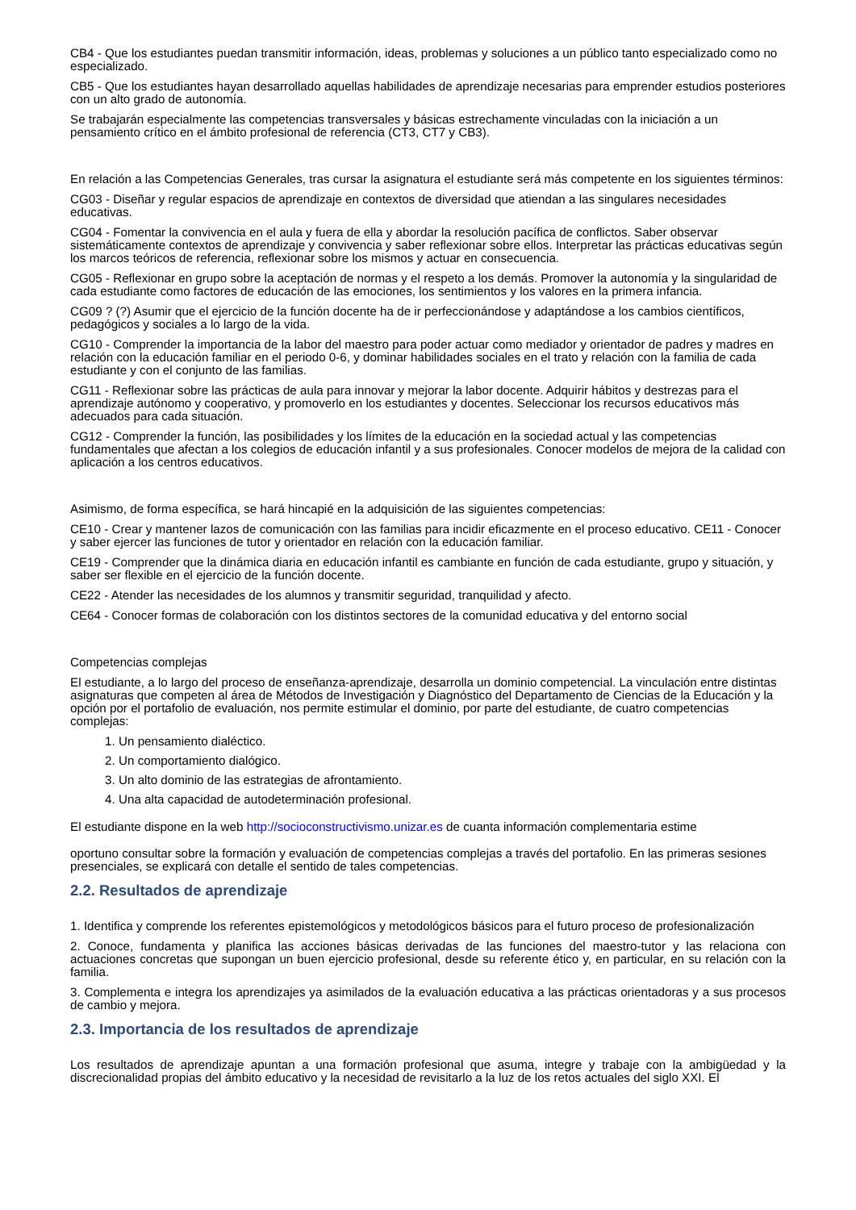CB4 - Que los estudiantes puedan transmitir información, ideas, problemas y soluciones a un público tanto especializado como no especializado.
CB5 - Que los estudiantes hayan desarrollado aquellas habilidades de aprendizaje necesarias para emprender estudios posteriores con un alto grado de autonomía.
Se trabajarán especialmente las competencias transversales y básicas estrechamente vinculadas con la iniciación a un pensamiento crítico en el ámbito profesional de referencia (CT3, CT7 y CB3).
En relación a las Competencias Generales, tras cursar la asignatura el estudiante será más competente en los siguientes términos:
CG03 - Diseñar y regular espacios de aprendizaje en contextos de diversidad que atiendan a las singulares necesidades educativas.
CG04 - Fomentar la convivencia en el aula y fuera de ella y abordar la resolución pacífica de conflictos. Saber observar sistemáticamente contextos de aprendizaje y convivencia y saber reflexionar sobre ellos. Interpretar las prácticas educativas según los marcos teóricos de referencia, reflexionar sobre los mismos y actuar en consecuencia.
CG05 - Reflexionar en grupo sobre la aceptación de normas y el respeto a los demás. Promover la autonomía y la singularidad de cada estudiante como factores de educación de las emociones, los sentimientos y los valores en la primera infancia.
CG09 ? (?) Asumir que el ejercicio de la función docente ha de ir perfeccionándose y adaptándose a los cambios científicos, pedagógicos y sociales a lo largo de la vida.
CG10 - Comprender la importancia de la labor del maestro para poder actuar como mediador y orientador de padres y madres en relación con la educación familiar en el periodo 0-6, y dominar habilidades sociales en el trato y relación con la familia de cada estudiante y con el conjunto de las familias.
CG11 - Reflexionar sobre las prácticas de aula para innovar y mejorar la labor docente. Adquirir hábitos y destrezas para el aprendizaje autónomo y cooperativo, y promoverlo en los estudiantes y docentes. Seleccionar los recursos educativos más adecuados para cada situación.
CG12 - Comprender la función, las posibilidades y los límites de la educación en la sociedad actual y las competencias fundamentales que afectan a los colegios de educación infantil y a sus profesionales. Conocer modelos de mejora de la calidad con aplicación a los centros educativos.
Asimismo, de forma específica, se hará hincapié en la adquisición de las siguientes competencias:
CE10 - Crear y mantener lazos de comunicación con las familias para incidir eficazmente en el proceso educativo. CE11 - Conocer y saber ejercer las funciones de tutor y orientador en relación con la educación familiar.
CE19 - Comprender que la dinámica diaria en educación infantil es cambiante en función de cada estudiante, grupo y situación, y saber ser flexible en el ejercicio de la función docente.
CE22 - Atender las necesidades de los alumnos y transmitir seguridad, tranquilidad y afecto.
CE64 - Conocer formas de colaboración con los distintos sectores de la comunidad educativa y del entorno social
Competencias complejas
El estudiante, a lo largo del proceso de enseñanza-aprendizaje, desarrolla un dominio competencial. La vinculación entre distintas asignaturas que competen al área de Métodos de Investigación y Diagnóstico del Departamento de Ciencias de la Educación y la opción por el portafolio de evaluación, nos permite estimular el dominio, por parte del estudiante, de cuatro competencias complejas:
1. Un pensamiento dialéctico.
2. Un comportamiento dialógico.
3. Un alto dominio de las estrategias de afrontamiento.
4. Una alta capacidad de autodeterminación profesional.
El estudiante dispone en la web http://socioconstructivismo.unizar.es de cuanta información complementaria estime
oportuno consultar sobre la formación y evaluación de competencias complejas a través del portafolio. En las primeras sesiones presenciales, se explicará con detalle el sentido de tales competencias.
2.2. Resultados de aprendizaje
1. Identifica y comprende los referentes epistemológicos y metodológicos básicos para el futuro proceso de profesionalización
2. Conoce, fundamenta y planifica las acciones básicas derivadas de las funciones del maestro-tutor y las relaciona con actuaciones concretas que supongan un buen ejercicio profesional, desde su referente ético y, en particular, en su relación con la familia.
3. Complementa e integra los aprendizajes ya asimilados de la evaluación educativa a las prácticas orientadoras y a sus procesos de cambio y mejora.
2.3. Importancia de los resultados de aprendizaje
Los resultados de aprendizaje apuntan a una formación profesional que asuma, integre y trabaje con la ambigüedad y la discrecionalidad propias del ámbito educativo y la necesidad de revisitarlo a la luz de los retos actuales del siglo XXI. El